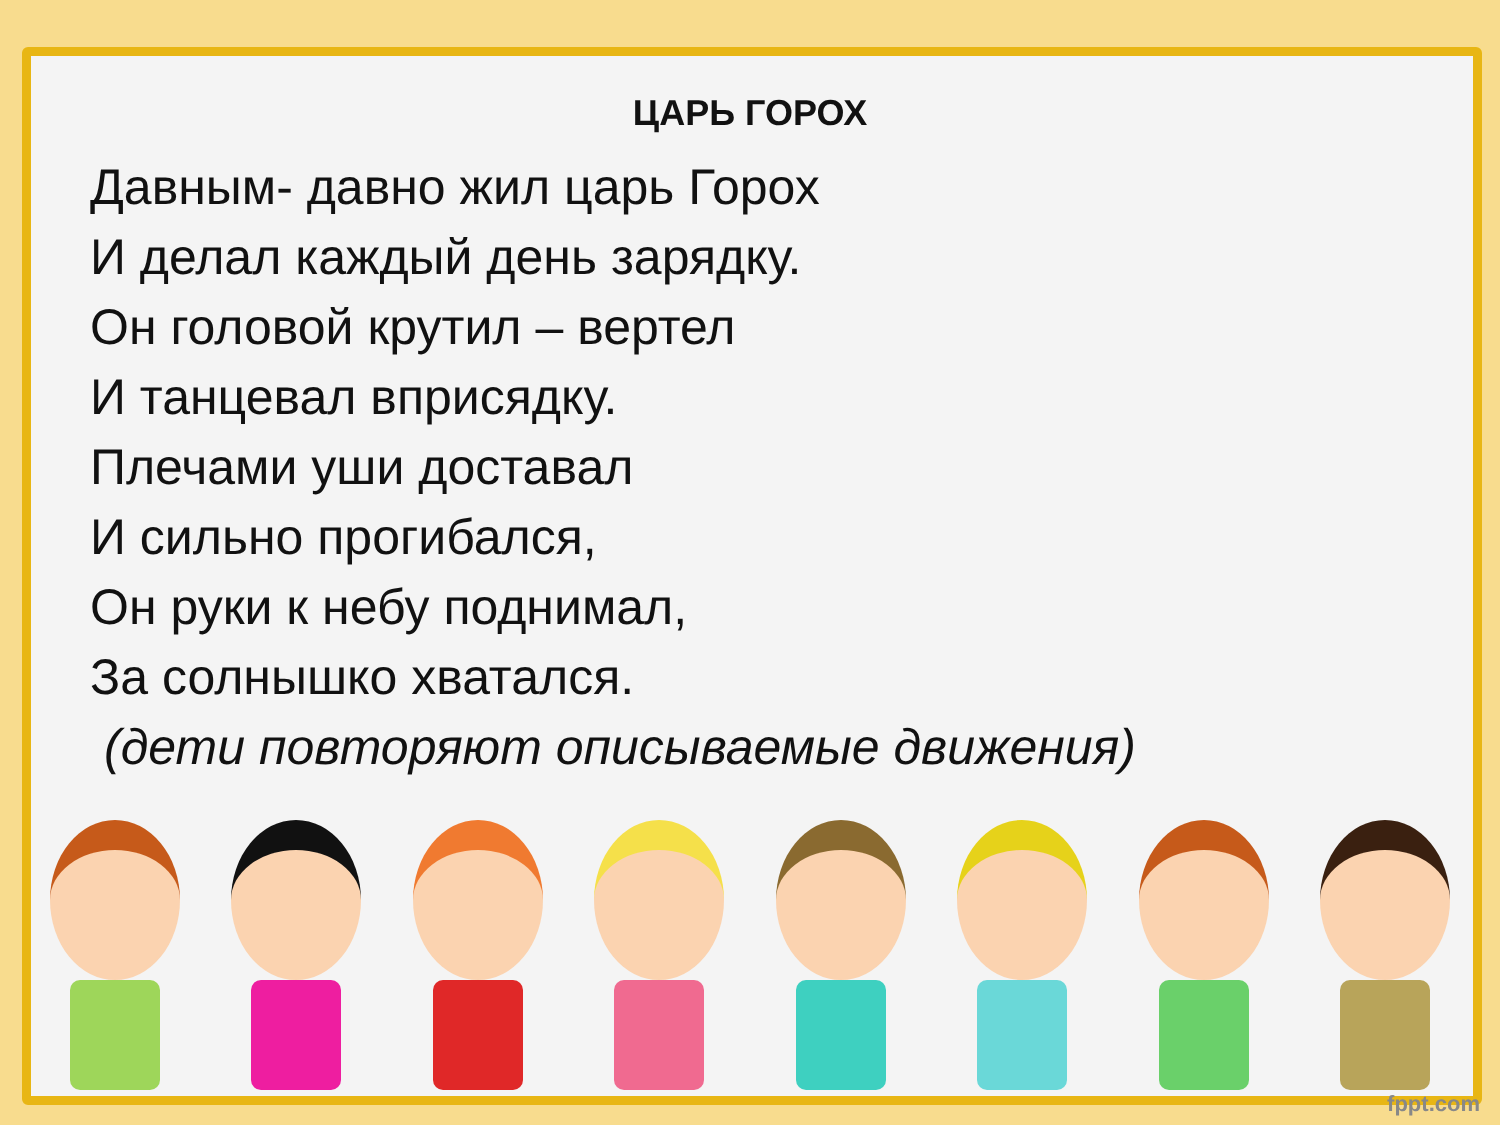ЦАРЬ ГОРОХ
Давным- давно жил царь Горох
И делал каждый день зарядку.
Он головой крутил – вертел
И танцевал вприсядку.
Плечами уши доставал
И сильно прогибался,
Он руки к небу поднимал,
За солнышко хватался.
(дети повторяют описываемые движения)
fppt.com